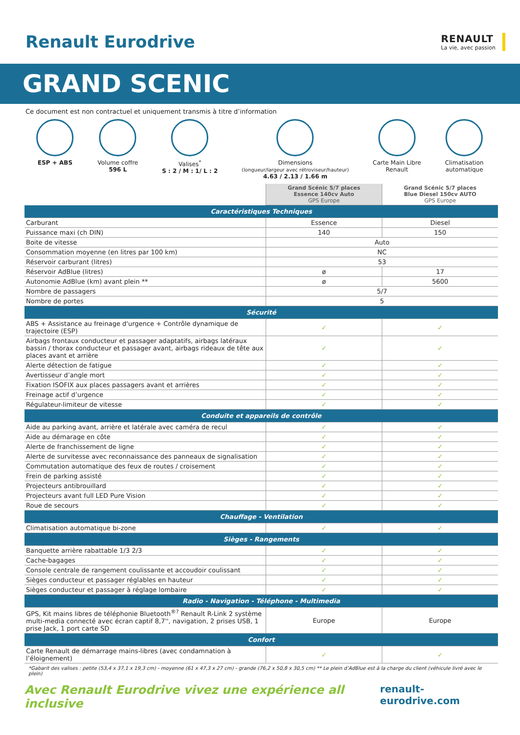Renault Eurodrive
RENAULT
La vie, avec passion
GRAND SCENIC
Ce document est non contractuel et uniquement transmis à titre d’information
ESP + ABS Volume coffre
596 L
Valises<sup>*</sup>
S : 2 / M : 1/ L : 2
Dimensions
(longueur/largeur avec rétroviseur/hauteur)
4.63 / 2.13 / 1.66 m
Carte Main Libre
Renault
Climatisation
automatique
| | Grand Scénic 5/7 places Essence 140cv Auto GPS Europe | Grand Scénic 5/7 places Blue Diesel 150cv AUTO GPS Europe |
| Caractéristiques Techniques | | |
| Carburant | Essence | Diesel |
| Puissance maxi (ch DIN) | 140 | 150 |
| Boite de vitesse | Auto | |
| Consommation moyenne (en litres par 100 km) | NC | |
| Réservoir carburant (litres) | 53 | |
| Réservoir AdBlue (litres) | ø | 17 |
| Autonomie AdBlue (km) avant plein ** | ø | 5600 |
| Nombre de passagers | 5/7 | |
| Nombre de portes | 5 | |
| Sécurité | | |
| ABS + Assistance au freinage d'urgence + Contrôle dynamique de trajectoire (ESP) | ✓ | ✓ |
| Airbags frontaux conducteur et passager adaptatifs, airbags latéraux bassin / thorax conducteur et passager avant, airbags rideaux de tête aux places avant et arrière | ✓ | ✓ |
| Alerte détection de fatigue | ✓ | ✓ |
| Avertisseur d’angle mort | ✓ | ✓ |
| Fixation ISOFIX aux places passagers avant et arrières | ✓ | ✓ |
| Freinage actif d’urgence | ✓ | ✓ |
| Régulateur-limiteur de vitesse | ✓ | ✓ |
| Conduite et appareils de contrôle | | |
| Aide au parking avant, arrière et latérale avec caméra de recul | ✓ | ✓ |
| Aide au démarage en côte | ✓ | ✓ |
| Alerte de franchissement de ligne | ✓ | ✓ |
| Alerte de survitesse avec reconnaissance des panneaux de signalisation | ✓ | ✓ |
| Commutation automatique des feux de routes / croisement | ✓ | ✓ |
| Frein de parking assisté | ✓ | ✓ |
| Projecteurs antibrouillard | ✓ | ✓ |
| Projecteurs avant full LED Pure Vision | ✓ | ✓ |
| Roue de secours | ✓ | ✓ |
| Chauffage - Ventilation | | |
| Climatisation automatique bi-zone | ✓ | ✓ |
| Sièges - Rangements | | |
| Banquette arrière rabattable 1/3 2/3 | ✓ | ✓ |
| Cache-bagages | ✓ | ✓ |
| Console centrale de rangement coulissante et accoudoir coulissant | ✓ | ✓ |
| Sièges conducteur et passager réglables en hauteur | ✓ | ✓ |
| Sièges conducteur et passager à réglage lombaire | ✓ | ✓ |
| Radio - Navigation - Téléphone - Multimedia | | |
| GPS, Kit mains libres de téléphonie Bluetooth<sup>®?</sup> Renault R-Link 2 système multi-media connecté avec écran captif 8,7'', navigation, 2 prises USB, 1 prise Jack, 1 port carte SD | Europe | Europe |
| Confort | | |
| Carte Renault de démarrage mains-libres (avec condamnation à l’éloignement) | ✓ | ✓ |
*Gabarit des valises : petite (53,4 x 37,1 x 19,3 cm) - moyenne (61 x 47,3 x 27 cm) - grande (76,2 x 50,8 x 30,5 cm) ** Le plein d’AdBlue est à la charge du client (véhicule livré avec le plein)
Avec Renault Eurodrive vivez une expérience all inclusive renault-eurodrive.com